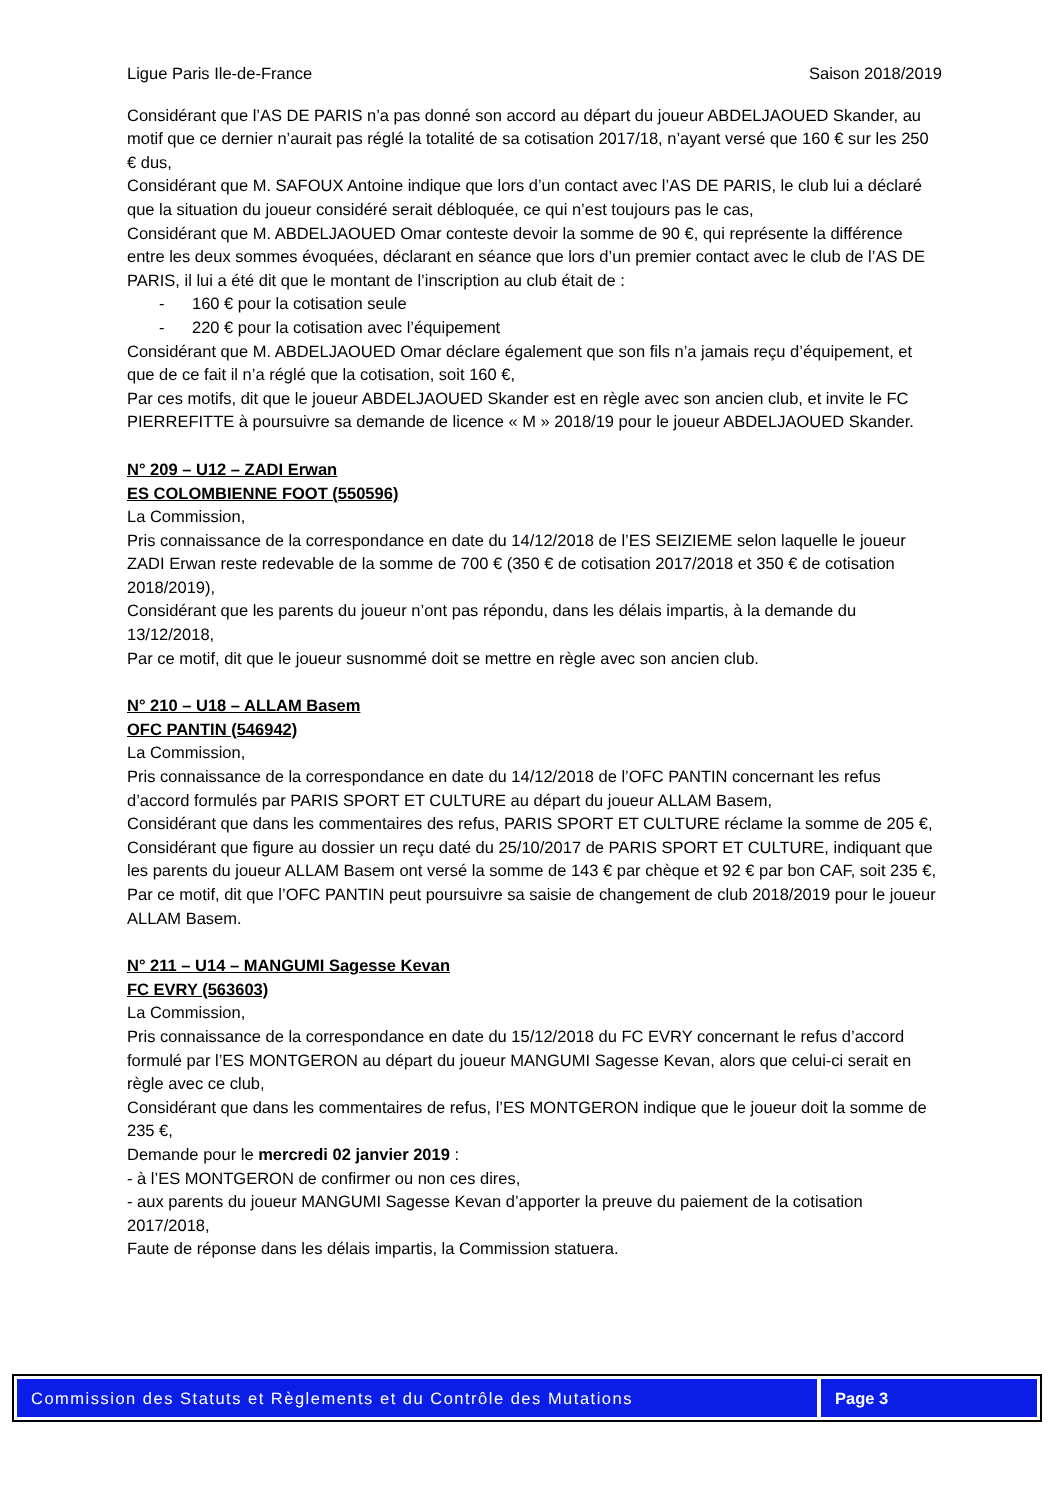Ligue Paris Ile-de-France Saison 2018/2019
Considérant que l’AS DE PARIS n’a pas donné son accord au départ du joueur ABDELJAOUED Skander, au motif que ce dernier n’aurait pas réglé la totalité de sa cotisation 2017/18, n’ayant versé que 160 € sur les 250 € dus,
Considérant que M. SAFOUX Antoine indique que lors d’un contact avec l’AS DE PARIS, le club lui a déclaré que la situation du joueur considéré serait débloquée, ce qui n’est toujours pas le cas,
Considérant que M. ABDELJAOUED Omar conteste devoir la somme de 90 €, qui représente la différence entre les deux sommes évoquées, déclarant en séance que lors d’un premier contact avec le club de l’AS DE PARIS, il lui a été dit que le montant de l’inscription au club était de :
- 160 € pour la cotisation seule
- 220 € pour la cotisation avec l’équipement
Considérant que M. ABDELJAOUED Omar déclare également que son fils n’a jamais reçu d’équipement, et que de ce fait il n’a réglé que la cotisation, soit 160 €,
Par ces motifs, dit que le joueur ABDELJAOUED Skander est en règle avec son ancien club, et invite le FC PIERREFITTE à poursuivre sa demande de licence « M » 2018/19 pour le joueur ABDELJAOUED Skander.
N° 209 – U12 – ZADI Erwan
ES COLOMBIENNE FOOT (550596)
La Commission,
Pris connaissance de la correspondance en date du 14/12/2018 de l’ES SEIZIEME selon laquelle le joueur ZADI Erwan reste redevable de la somme de 700 € (350 € de cotisation 2017/2018 et 350 € de cotisation 2018/2019),
Considérant que les parents du joueur n’ont pas répondu, dans les délais impartis, à la demande du 13/12/2018,
Par ce motif, dit que le joueur susnommé doit se mettre en règle avec son ancien club.
N° 210 – U18 – ALLAM Basem
OFC PANTIN (546942)
La Commission,
Pris connaissance de la correspondance en date du 14/12/2018 de l’OFC PANTIN concernant les refus d’accord formulés par PARIS SPORT ET CULTURE au départ du joueur ALLAM Basem,
Considérant que dans les commentaires des refus, PARIS SPORT ET CULTURE réclame la somme de 205 €,
Considérant que figure au dossier un reçu daté du 25/10/2017 de PARIS SPORT ET CULTURE, indiquant que les parents du joueur ALLAM Basem ont versé la somme de 143 € par chèque et 92 € par bon CAF, soit 235 €,
Par ce motif, dit que l’OFC PANTIN peut poursuivre sa saisie de changement de club 2018/2019 pour le joueur ALLAM Basem.
N° 211 – U14 – MANGUMI Sagesse Kevan
FC EVRY (563603)
La Commission,
Pris connaissance de la correspondance en date du 15/12/2018 du FC EVRY concernant le refus d’accord formulé par l’ES MONTGERON au départ du joueur MANGUMI Sagesse Kevan, alors que celui-ci serait en règle avec ce club,
Considérant que dans les commentaires de refus, l’ES MONTGERON indique que le joueur doit la somme de 235 €,
Demande pour le mercredi 02 janvier 2019 :
- à l’ES MONTGERON de confirmer ou non ces dires,
- aux parents du joueur MANGUMI Sagesse Kevan d’apporter la preuve du paiement de la cotisation 2017/2018,
Faute de réponse dans les délais impartis, la Commission statuera.
Commission des Statuts et Règlements et du Contrôle des Mutations
Page 3